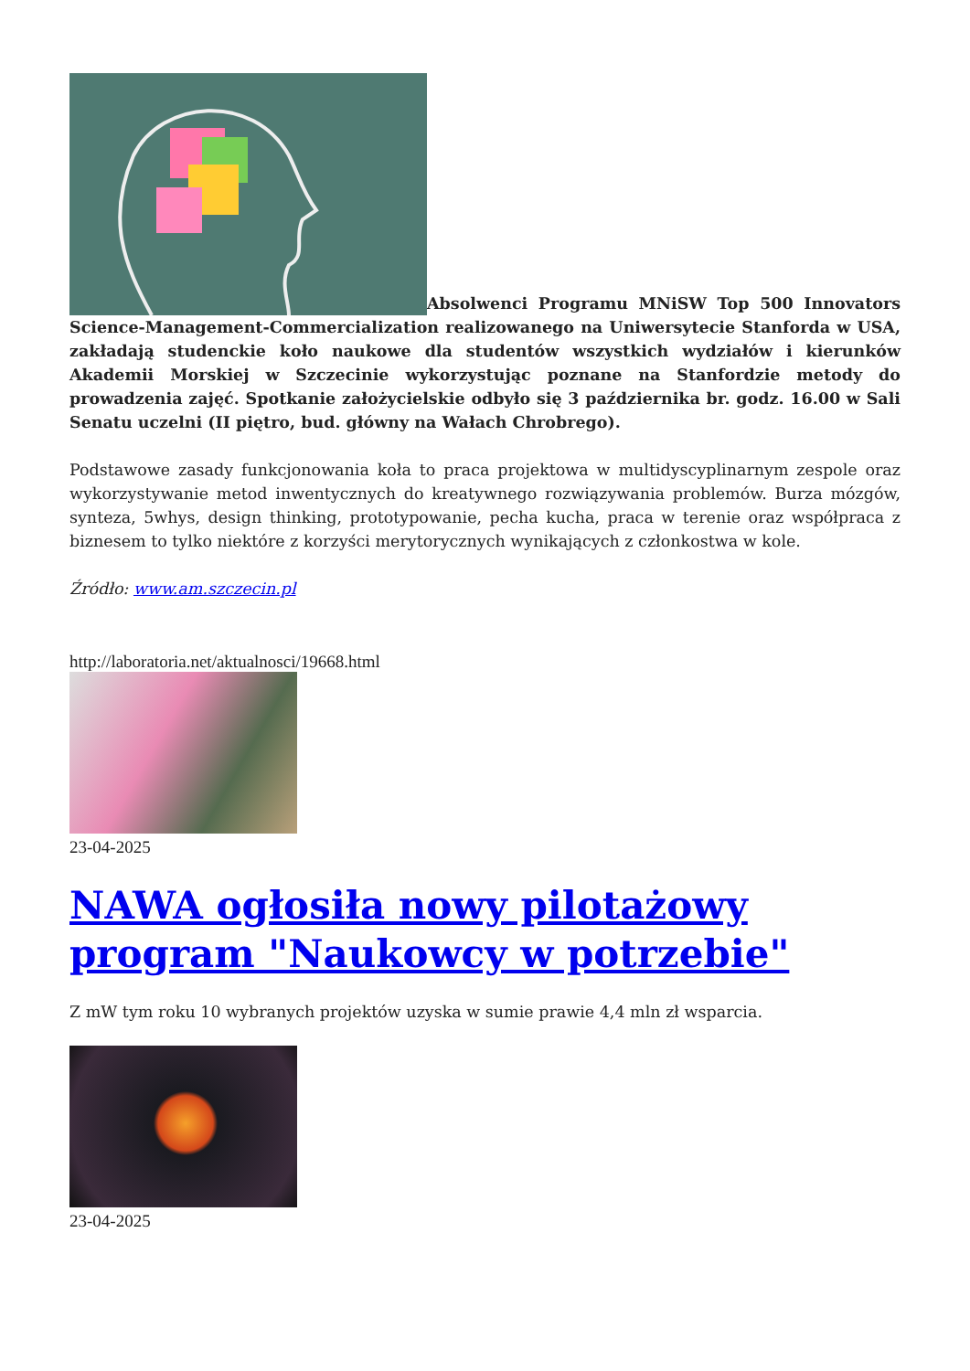Absolwenci Programu MNiSW Top 500 Innovators Science-Management-Commercialization realizowanego na Uniwersytecie Stanforda w USA, zakładają studenckie koło naukowe dla studentów wszystkich wydziałów i kierunków Akademii Morskiej w Szczecinie wykorzystując poznane na Stanfordzie metody do prowadzenia zajęć. Spotkanie założycielskie odbyło się 3 października br. godz. 16.00 w Sali Senatu uczelni (II piętro, bud. główny na Wałach Chrobrego).
Podstawowe zasady funkcjonowania koła to praca projektowa w multidyscyplinarnym zespole oraz wykorzystywanie metod inwentycznych do kreatywnego rozwiązywania problemów. Burza mózgów, synteza, 5whys, design thinking, prototypowanie, pecha kucha, praca w terenie oraz współpraca z biznesem to tylko niektóre z korzyści merytorycznych wynikających z członkostwa w kole.
Źródło: www.am.szczecin.pl
http://laboratoria.net/aktualnosci/19668.html
23-04-2025
NAWA ogłosiła nowy pilotażowy program "Naukowcy w potrzebie"
Z mW tym roku 10 wybranych projektów uzyska w sumie prawie 4,4 mln zł wsparcia.
23-04-2025